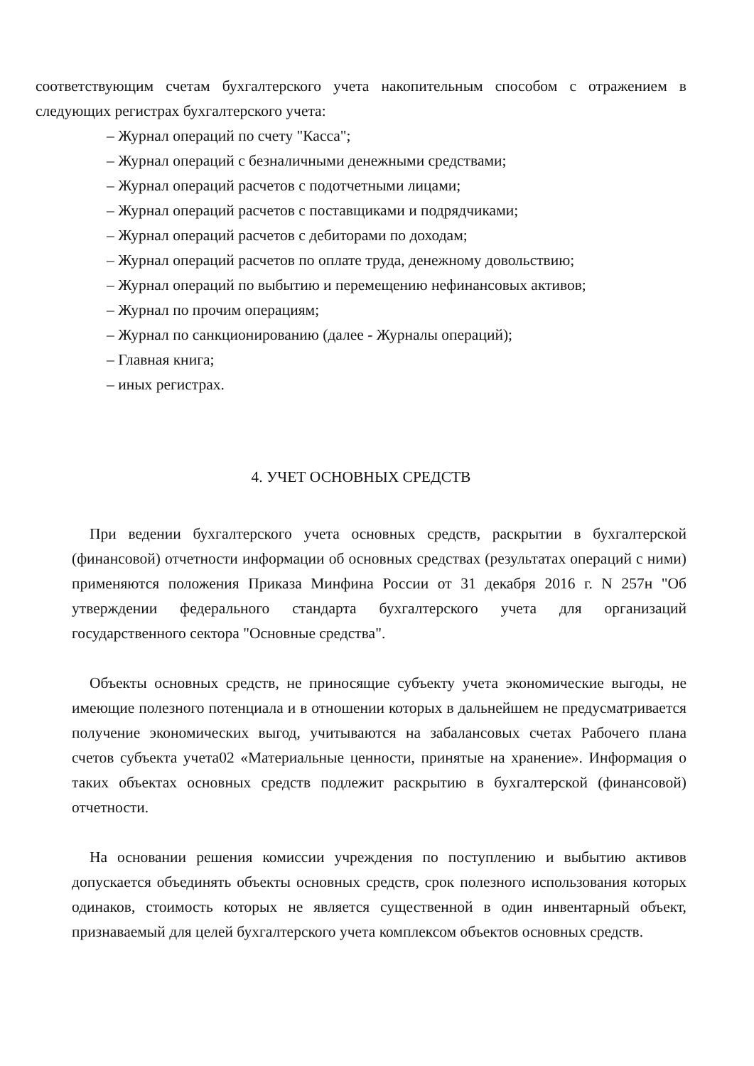соответствующим счетам бухгалтерского учета накопительным способом с отражением в следующих регистрах бухгалтерского учета:
– Журнал операций по счету "Касса";
– Журнал операций с безналичными денежными средствами;
– Журнал операций расчетов с подотчетными лицами;
– Журнал операций расчетов с поставщиками и подрядчиками;
– Журнал операций расчетов с дебиторами по доходам;
– Журнал операций расчетов по оплате труда, денежному довольствию;
– Журнал операций по выбытию и перемещению нефинансовых активов;
– Журнал по прочим операциям;
– Журнал по санкционированию (далее - Журналы операций);
– Главная книга;
– иных регистрах.
4. УЧЕТ ОСНОВНЫХ СРЕДСТВ
При ведении бухгалтерского учета основных средств, раскрытии в бухгалтерской (финансовой) отчетности информации об основных средствах (результатах операций с ними) применяются положения Приказа Минфина России от 31 декабря 2016 г. N 257н "Об утверждении федерального стандарта бухгалтерского учета для организаций государственного сектора "Основные средства".
Объекты основных средств, не приносящие субъекту учета экономические выгоды, не имеющие полезного потенциала и в отношении которых в дальнейшем не предусматривается получение экономических выгод, учитываются на забалансовых счетах Рабочего плана счетов субъекта учета02 «Материальные ценности, принятые на хранение». Информация о таких объектах основных средств подлежит раскрытию в бухгалтерской (финансовой) отчетности.
На основании решения комиссии учреждения по поступлению и выбытию активов допускается объединять объекты основных средств, срок полезного использования которых одинаков, стоимость которых не является существенной в один инвентарный объект, признаваемый для целей бухгалтерского учета комплексом объектов основных средств.